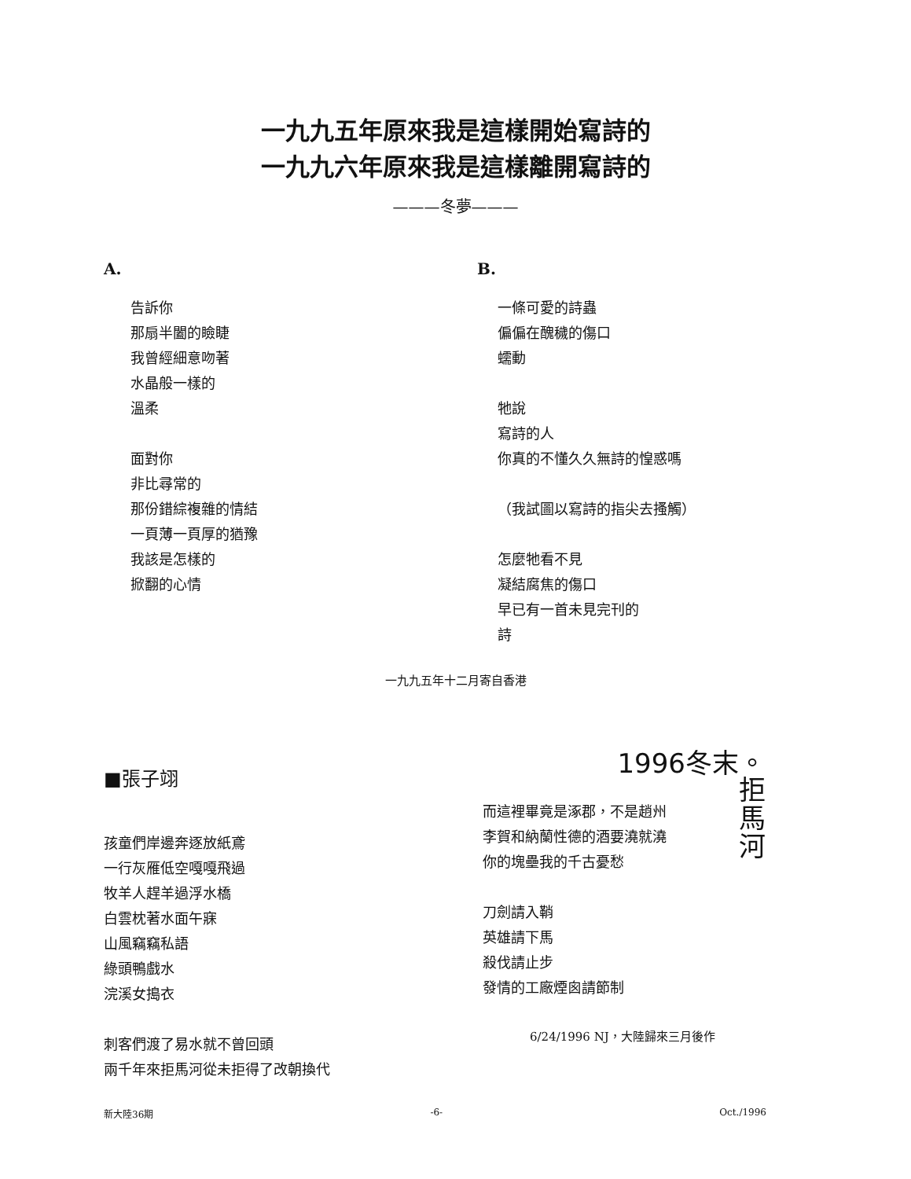一九九五年原來我是這樣開始寫詩的
一九九六年原來我是這樣離開寫詩的
———冬夢———
A.
告訴你
那扇半闔的瞼睫
我曾經細意吻著
水晶般一樣的
溫柔
面對你
非比尋常的
那份錯綜複雜的情結
一頁薄一頁厚的猶豫
我該是怎樣的
掀翻的心情
B.
一條可愛的詩蟲
偏偏在醜穢的傷口
蠕動
牠說
寫詩的人
你真的不懂久久無詩的惶惑嗎
（我試圖以寫詩的指尖去搔觸）
怎麼牠看不見
凝結腐焦的傷口
早已有一首未見完刊的
詩
一九九五年十二月寄自香港
■張子翊
孩童們岸邊奔逐放紙鳶
一行灰雁低空嘎嘎飛過
牧羊人趕羊過浮水橋
白雲枕著水面午寐
山風竊竊私語
綠頭鴨戲水
浣溪女搗衣
刺客們渡了易水就不曾回頭
兩千年來拒馬河從未拒得了改朝換代
1996冬末。
而這裡畢竟是涿郡，不是趙州
李賀和納蘭性德的酒要澆就澆
你的塊壘我的千古憂愁
刀劍請入鞘
英雄請下馬
殺伐請止步
發情的工廠煙囪請節制
拒
馬
河
6/24/1996 NJ，大陸歸來三月後作
新大陸36期 -6- Oct./1996